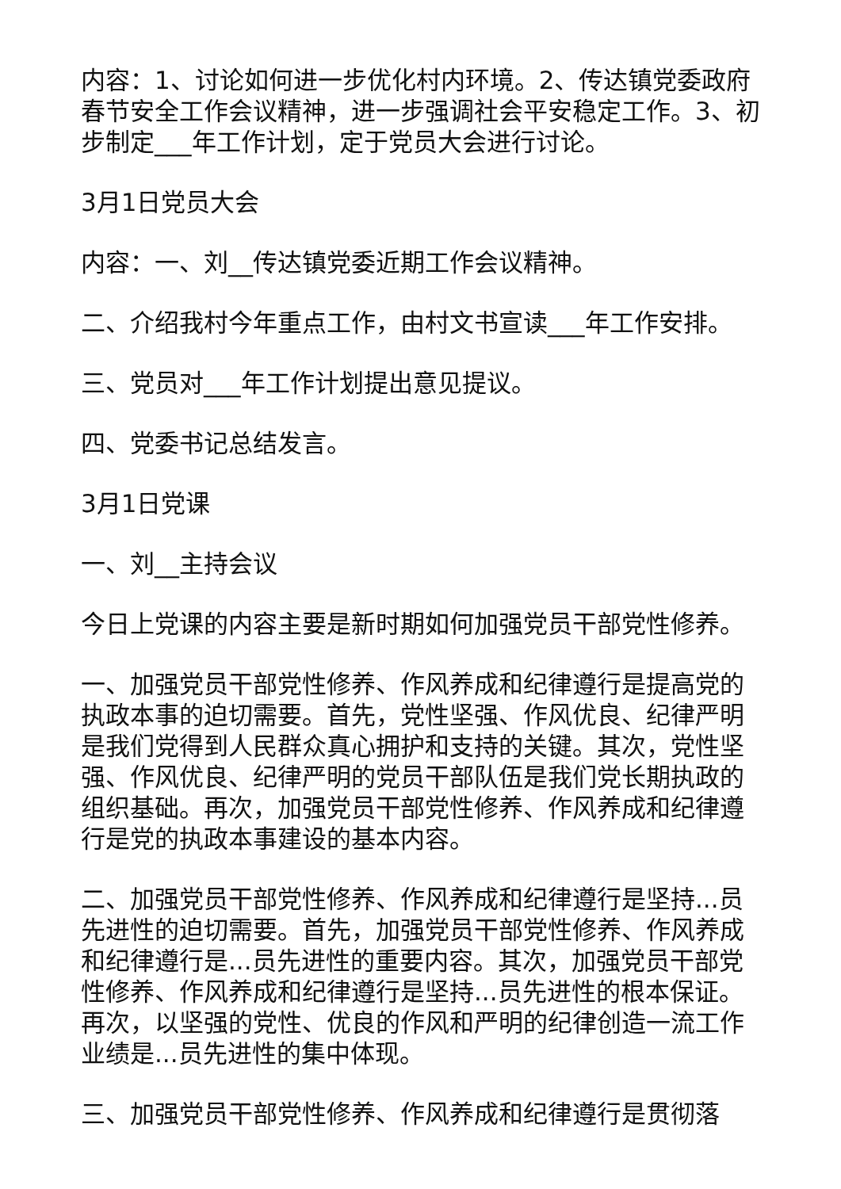内容：1、讨论如何进一步优化村内环境。2、传达镇党委政府春节安全工作会议精神，进一步强调社会平安稳定工作。3、初步制定___年工作计划，定于党员大会进行讨论。
3月1日党员大会
内容：一、刘__传达镇党委近期工作会议精神。
二、介绍我村今年重点工作，由村文书宣读___年工作安排。
三、党员对___年工作计划提出意见提议。
四、党委书记总结发言。
3月1日党课
一、刘__主持会议
今日上党课的内容主要是新时期如何加强党员干部党性修养。
一、加强党员干部党性修养、作风养成和纪律遵行是提高党的执政本事的迫切需要。首先，党性坚强、作风优良、纪律严明是我们党得到人民群众真心拥护和支持的关键。其次，党性坚强、作风优良、纪律严明的党员干部队伍是我们党长期执政的组织基础。再次，加强党员干部党性修养、作风养成和纪律遵行是党的执政本事建设的基本内容。
二、加强党员干部党性修养、作风养成和纪律遵行是坚持...员先进性的迫切需要。首先，加强党员干部党性修养、作风养成和纪律遵行是...员先进性的重要内容。其次，加强党员干部党性修养、作风养成和纪律遵行是坚持...员先进性的根本保证。再次，以坚强的党性、优良的作风和严明的纪律创造一流工作业绩是...员先进性的集中体现。
三、加强党员干部党性修养、作风养成和纪律遵行是贯彻落